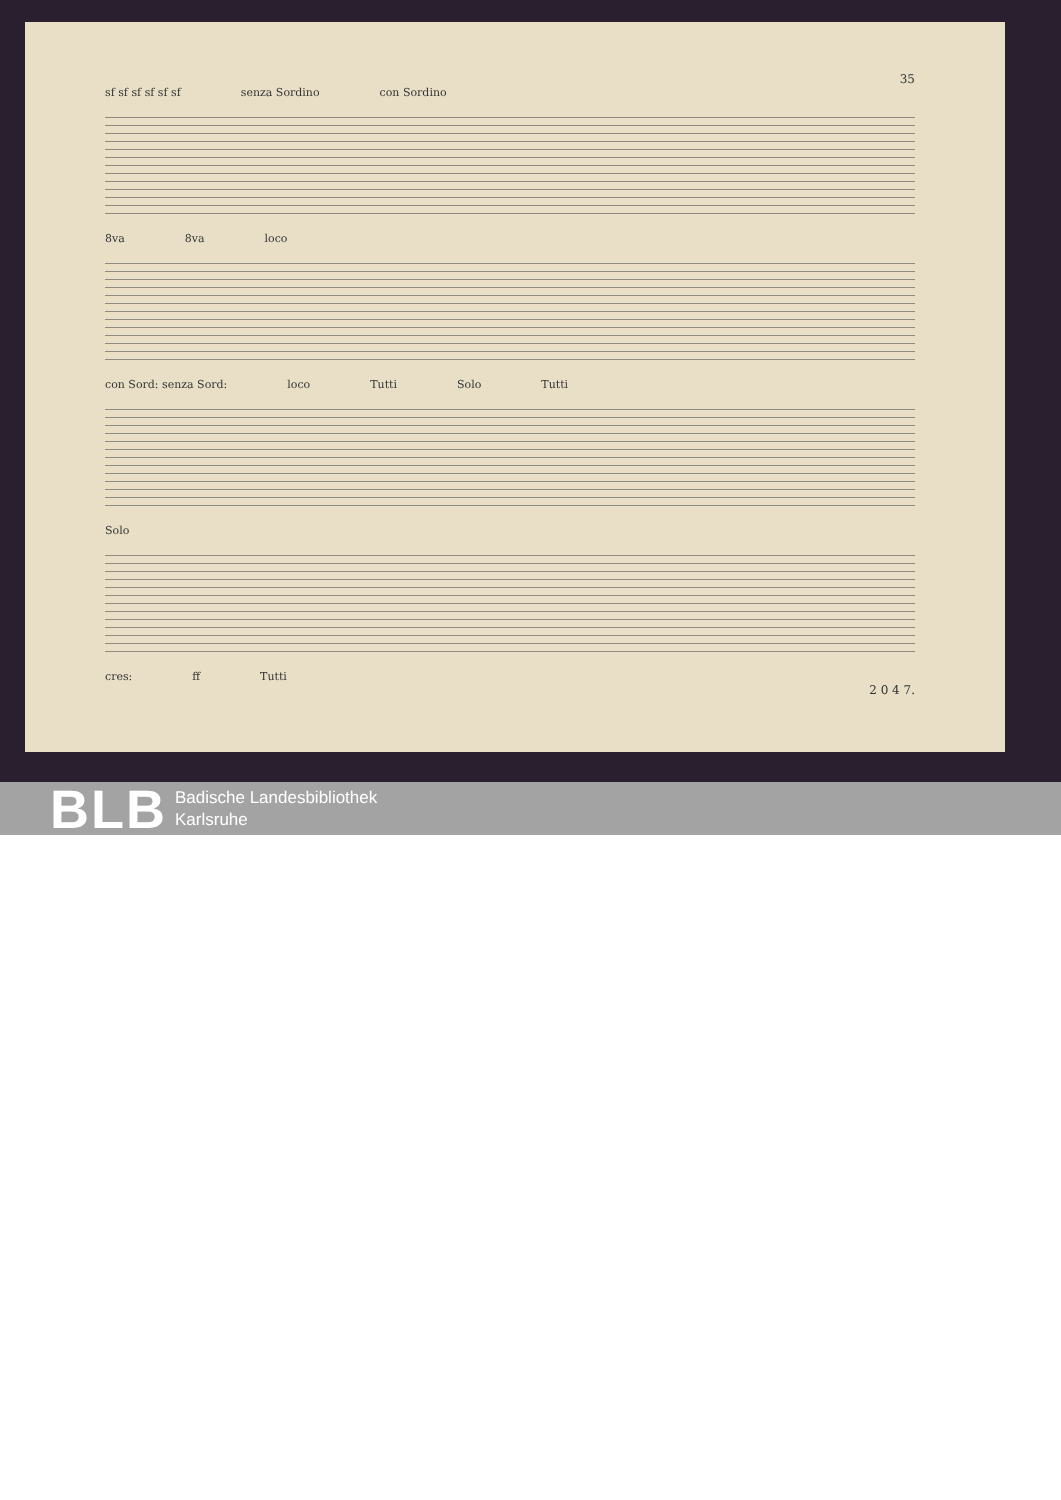35
sf sf sf sf sf sf senza Sordino con Sordino
8va 8va loco
con Sord: senza Sord: loco Tutti Solo Tutti
Solo
cres: ff Tutti
2 0 4 7.
BLB
Badische Landesbibliothek
Karlsruhe